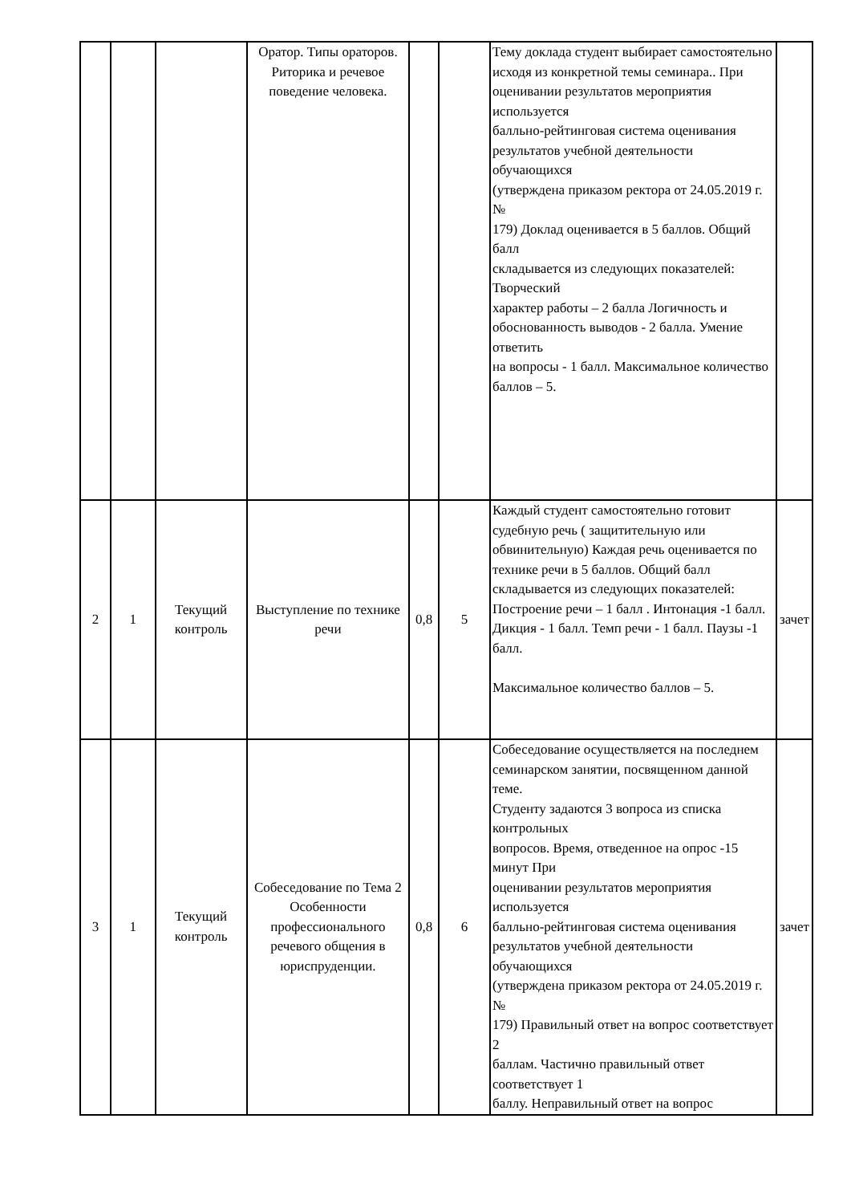| | | | Оратор. Типы ораторов. Риторика и речевое поведение человека. | | | Тему доклада студент выбирает самостоятельно исходя из конкретной темы семинара.. При оценивании результатов мероприятия используется балльно-рейтинговая система оценивания результатов учебной деятельности обучающихся (утверждена приказом ректора от 24.05.2019 г. № 179) Доклад оценивается в 5 баллов. Общий балл складывается из следующих показателей: Творческий характер работы – 2 балла Логичность и обоснованность выводов - 2 балла. Умение ответить на вопросы - 1 балл. Максимальное количество баллов – 5. | |
| 2 | 1 | Текущий контроль | Выступление по технике речи | 0,8 | 5 | Каждый студент самостоятельно готовит судебную речь ( защитительную или обвинительную) Каждая речь оценивается по технике речи в 5 баллов. Общий балл складывается из следующих показателей: Построение речи – 1 балл . Интонация -1 балл. Дикция - 1 балл. Темп речи - 1 балл. Паузы -1 балл. Максимальное количество баллов – 5. | зачет |
| 3 | 1 | Текущий контроль | Собеседование по Тема 2 Особенности профессионального речевого общения в юриспруденции. | 0,8 | 6 | Собеседование осуществляется на последнем семинарском занятии, посвященном данной теме. Студенту задаются 3 вопроса из списка контрольных вопросов. Время, отведенное на опрос -15 минут При оценивании результатов мероприятия используется балльно-рейтинговая система оценивания результатов учебной деятельности обучающихся (утверждена приказом ректора от 24.05.2019 г. № 179) Правильный ответ на вопрос соответствует 2 баллам. Частично правильный ответ соответствует 1 баллу. Неправильный ответ на вопрос | зачет |